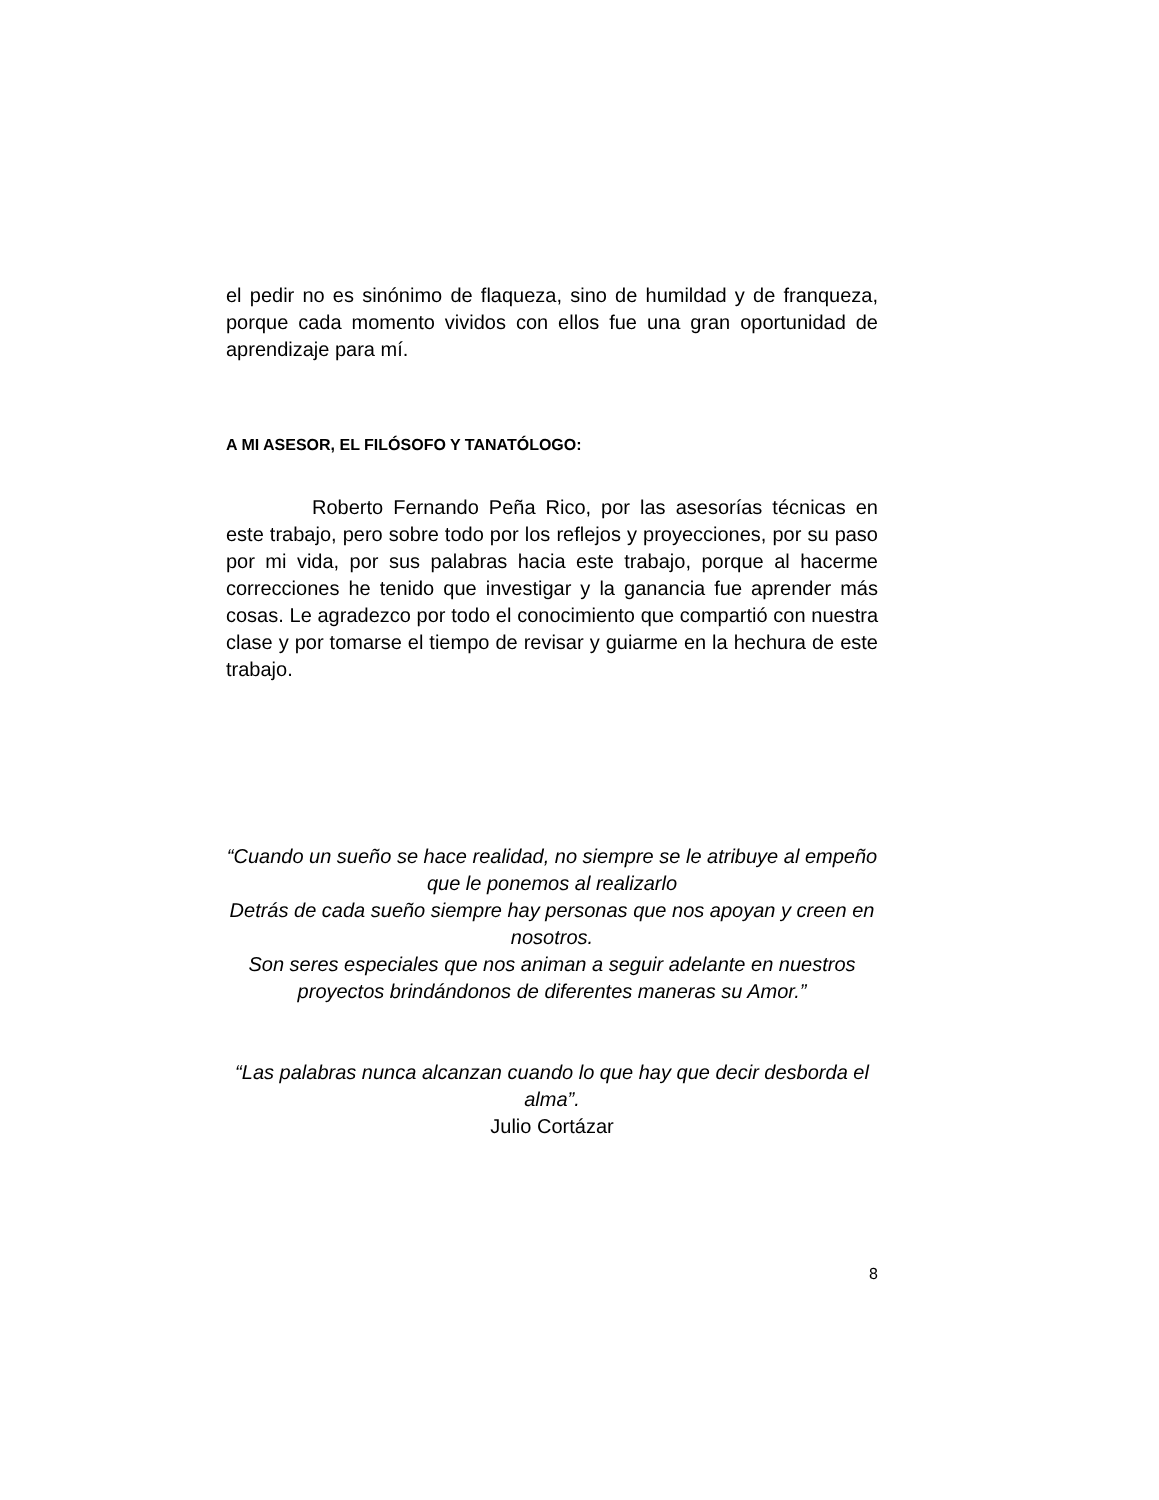el pedir no es sinónimo de flaqueza, sino de humildad y de franqueza, porque cada momento vividos con ellos fue una gran oportunidad de aprendizaje para mí.
A MI ASESOR, EL FILÓSOFO Y TANATÓLOGO:
Roberto Fernando Peña Rico, por las asesorías técnicas en este trabajo, pero sobre todo por los reflejos y proyecciones, por su paso por mi vida, por sus palabras hacia este trabajo, porque al hacerme correcciones he tenido que investigar y la ganancia fue aprender más cosas. Le agradezco por todo el conocimiento que compartió con nuestra clase y por tomarse el tiempo de revisar y guiarme en la hechura de este trabajo.
“Cuando un sueño se hace realidad, no siempre se le atribuye al empeño que le ponemos al realizarlo
Detrás de cada sueño siempre hay personas que nos apoyan y creen en nosotros.
Son seres especiales que nos animan a seguir adelante en nuestros proyectos brindándonos de diferentes maneras su Amor.”
“Las palabras nunca alcanzan cuando lo que hay que decir desborda el alma”.
Julio Cortázar
8